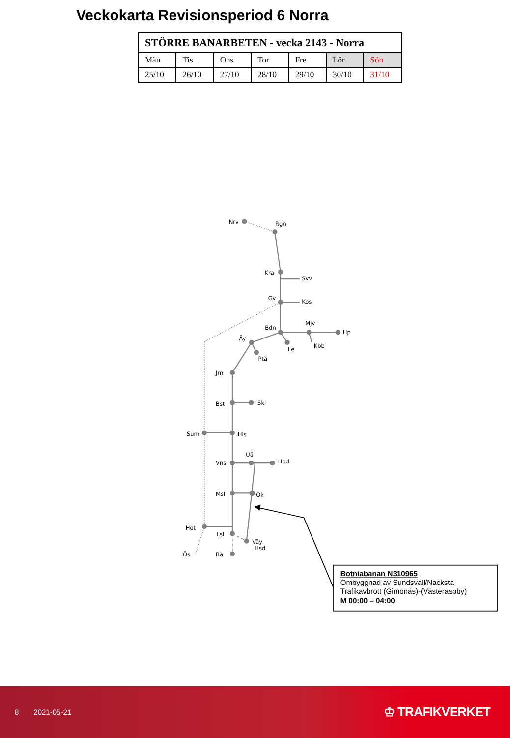Veckokarta Revisionsperiod 6 Norra
| STÖRRE BANARBETEN - vecka 2143 - Norra | | | | | | |
| --- | --- | --- | --- | --- | --- | --- |
| Mån | Tis | Ons | Tor | Fre | Lör | Sön |
| 25/10 | 26/10 | 27/10 | 28/10 | 29/10 | 30/10 | 31/10 |
Nrv
Rgn
Kra
Svv
Gv
Kos
Mjv
Bdn
Hp
Äy
Kbb
Le
Ptå
Jrn
Bst
Skl
Sum
Hls
Uå
Hod
Vns
Msl
Ök
Hot
Lsl
Väy
Hsd
Ös
Bä
Botniabanan N310965
Ombyggnad av Sundsvall/Nacksta
Trafikavbrott (Gimonäs)-(Västeraspby)
M 00:00 – 04:00
8 2021-05-21
♔ TRAFIKVERKET